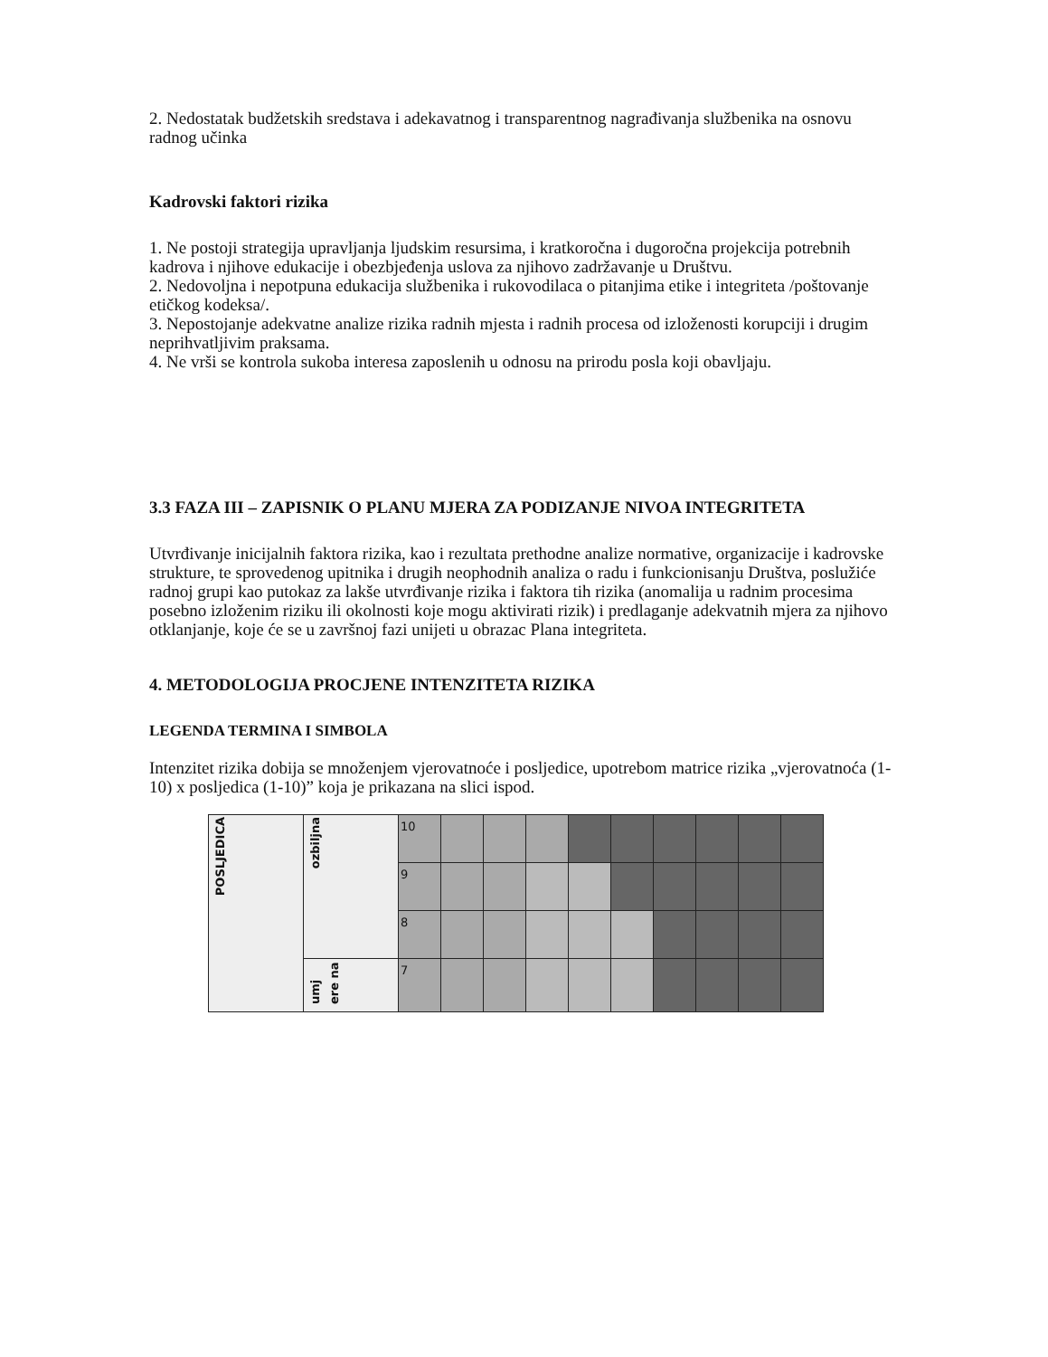2. Nedostatak budžetskih sredstava i adekavatnog i transparentnog nagrađivanja službenika na osnovu radnog učinka
Kadrovski faktori rizika
1. Ne postoji strategija upravljanja ljudskim resursima, i kratkoročna i dugoročna projekcija potrebnih kadrova i njihove edukacije i obezbjeđenja uslova za njihovo zadržavanje u Društvu.
2. Nedovoljna i nepotpuna edukacija službenika i rukovodilaca o pitanjima etike i integriteta /poštovanje etičkog kodeksa/.
3. Nepostojanje adekvatne analize rizika radnih mjesta i radnih procesa od izloženosti korupciji i drugim neprihvatljivim praksama.
4. Ne vrši se kontrola sukoba interesa zaposlenih u odnosu na prirodu posla koji obavljaju.
3.3 FAZA III – ZAPISNIK O PLANU MJERA ZA PODIZANJE NIVOA INTEGRITETA
Utvrđivanje inicijalnih faktora rizika, kao i rezultata prethodne analize normative, organizacije i kadrovske strukture, te sprovedenog upitnika i drugih neophodnih analiza o radu i funkcionisanju Društva, poslužiće radnoj grupi kao putokaz za lakše utvrđivanje rizika i faktora tih rizika (anomalija u radnim procesima posebno izloženim riziku ili okolnosti koje mogu aktivirati rizik) i predlaganje adekvatnih mjera za njihovo otklanjanje, koje će se u završnoj fazi unijeti u obrazac Plana integriteta.
4. METODOLOGIJA PROCJENE INTENZITETA RIZIKA
LEGENDA TERMINA I SIMBOLA
Intenzitet rizika dobija se množenjem vjerovatnoće i posljedice, upotrebom matrice rizika „vjerovatnoća (1-10) x posljedica (1-10)” koja je prikazana na slici ispod.
| POSLJEDICA | ozbiljna | 10 | | | | | | | | | |
| | | 9 | | | | | | | | | |
| | | 8 | | | | | | | | | |
| | umj ere na | 7 | | | | | | | | | |